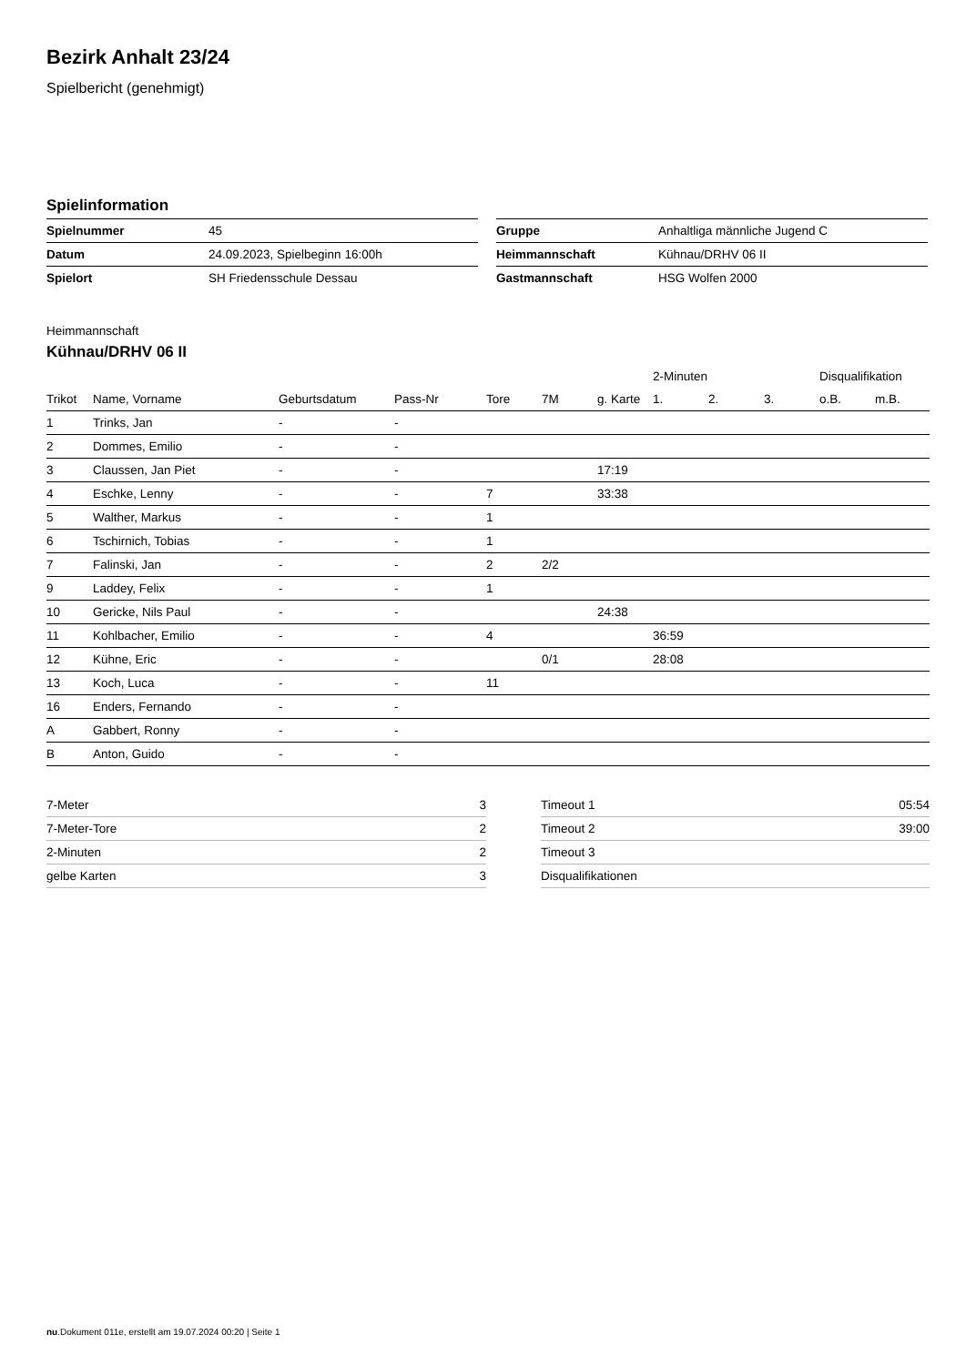Bezirk Anhalt 23/24
Spielbericht (genehmigt)
Spielinformation
| Spielnummer | 45 |
| Datum | 24.09.2023, Spielbeginn 16:00h |
| Spielort | SH Friedensschule Dessau |
| Gruppe | Anhaltliga männliche Jugend C |
| Heimmannschaft | Kühnau/DRHV 06 II |
| Gastmannschaft | HSG Wolfen 2000 |
Heimmannschaft
Kühnau/DRHV 06 II
| | | | | | | | 2-Minuten | | | Disqualifikation | |
| --- | --- | --- | --- | --- | --- | --- | --- | --- | --- | --- | --- |
| Trikot | Name, Vorname | Geburtsdatum | Pass-Nr | Tore | 7M | g. Karte | 1. | 2. | 3. | o.B. | m.B. |
| 1 | Trinks, Jan | - | - | | | | | | | | |
| 2 | Dommes, Emilio | - | - | | | | | | | | |
| 3 | Claussen, Jan Piet | - | - | | | 17:19 | | | | | |
| 4 | Eschke, Lenny | - | - | 7 | | 33:38 | | | | | |
| 5 | Walther, Markus | - | - | 1 | | | | | | | |
| 6 | Tschirnich, Tobias | - | - | 1 | | | | | | | |
| 7 | Falinski, Jan | - | - | 2 | 2/2 | | | | | | |
| 9 | Laddey, Felix | - | - | 1 | | | | | | | |
| 10 | Gericke, Nils Paul | - | - | | | 24:38 | | | | | |
| 11 | Kohlbacher, Emilio | - | - | 4 | | | 36:59 | | | | |
| 12 | Kühne, Eric | - | - | | 0/1 | | 28:08 | | | | |
| 13 | Koch, Luca | - | - | 11 | | | | | | | |
| 16 | Enders, Fernando | - | - | | | | | | | | |
| A | Gabbert, Ronny | - | - | | | | | | | | |
| B | Anton, Guido | - | - | | | | | | | | |
| 7-Meter | 3 |
| 7-Meter-Tore | 2 |
| 2-Minuten | 2 |
| gelbe Karten | 3 |
| Timeout 1 | 05:54 |
| Timeout 2 | 39:00 |
| Timeout 3 | |
| Disqualifikationen | |
nu.Dokument 011e, erstellt am 19.07.2024 00:20 | Seite 1